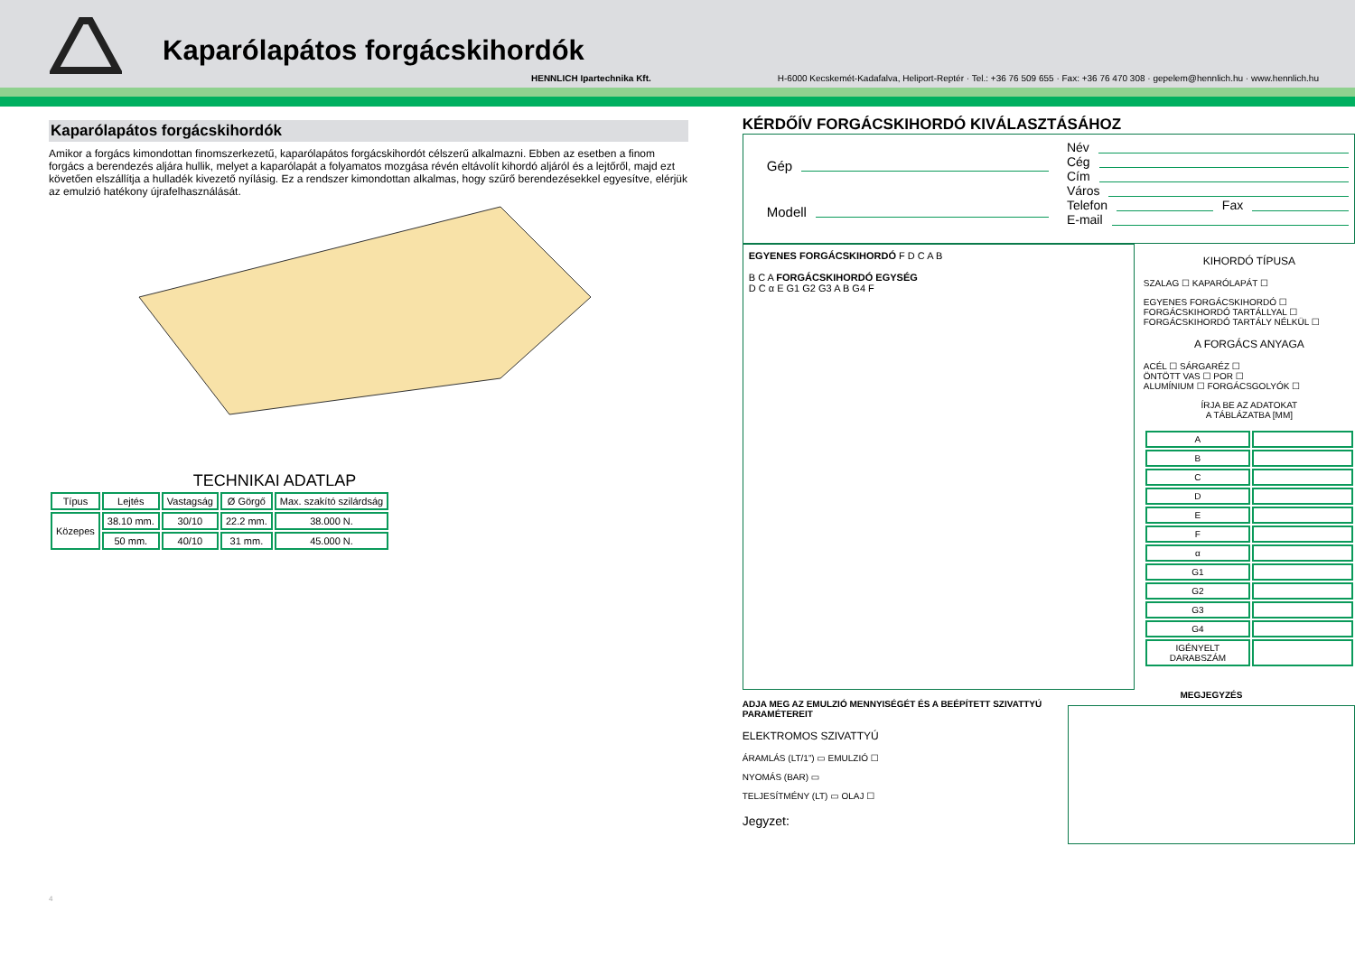Kaparólapátos forgácskihordók
HENNLICH Ipartechnika Kft. H-6000 Kecskemét-Kadafalva, Heliport-Reptér · Tel.: +36 76 509 655 · Fax: +36 76 470 308 · gepelem@hennlich.hu · www.hennlich.hu
Kaparólapátos forgácskihordók
Amikor a forgács kimondottan finomszerkezetű, kaparólapátos forgácskihordót célszerű alkalmazni. Ebben az esetben a finom forgács a berendezés aljára hullik, melyet a kaparólapát a folyamatos mozgása révén eltávolít kihordó aljáról és a lejtőről, majd ezt követően elszállítja a hulladék kivezető nyílásig. Ez a rendszer kimondottan alkalmas, hogy szűrő berendezésekkel egyesítve, elérjük az emulzió hatékony újrafelhasználását.
TECHNIKAI ADATLAP
| Típus | Lejtés | Vastagság | Ø Görgő | Max. szakító szilárdság |
| --- | --- | --- | --- | --- |
| Közepes | 38.10 mm. | 30/10 | 22.2 mm. | 38.000 N. |
| | 50 mm. | 40/10 | 31 mm. | 45.000 N. |
4
KÉRDŐÍV FORGÁCSKIHORDÓ KIVÁLASZTÁSÁHOZ
Gép
Modell
Név
Cég
Cím
Város
Telefon Fax
E-mail
EGYENES FORGÁCSKIHORDÓ F D C A B
B C A FORGÁCSKIHORDÓ EGYSÉG
D C α E G1 G2 G3 A B G4 F
KIHORDÓ TÍPUSA
SZALAG ☐ KAPARÓLAPÁT ☐
EGYENES FORGÁCSKIHORDÓ ☐
FORGÁCSKIHORDÓ TARTÁLLYAL ☐
FORGÁCSKIHORDÓ TARTÁLY NÉLKÜL ☐
A FORGÁCS ANYAGA
ACÉL ☐ SÁRGARÉZ ☐
ÖNTÖTT VAS ☐ POR ☐
ALUMÍNIUM ☐ FORGÁCSGOLYÓK ☐
ÍRJA BE AZ ADATOKAT
A TÁBLÁZATBA [MM]
| A | |
| B | |
| C | |
| D | |
| E | |
| F | |
| α | |
| G1 | |
| G2 | |
| G3 | |
| G4 | |
| IGÉNYELT DARABSZÁM | |
ADJA MEG AZ EMULZIÓ MENNYISÉGÉT ÉS A BEÉPÍTETT SZIVATTYÚ PARAMÉTEREIT
ELEKTROMOS SZIVATTYÚ
ÁRAMLÁS (LT/1”) ▭ EMULZIÓ ☐
NYOMÁS (BAR) ▭
TELJESÍTMÉNY (LT) ▭ OLAJ ☐
Jegyzet:
MEGJEGYZÉS